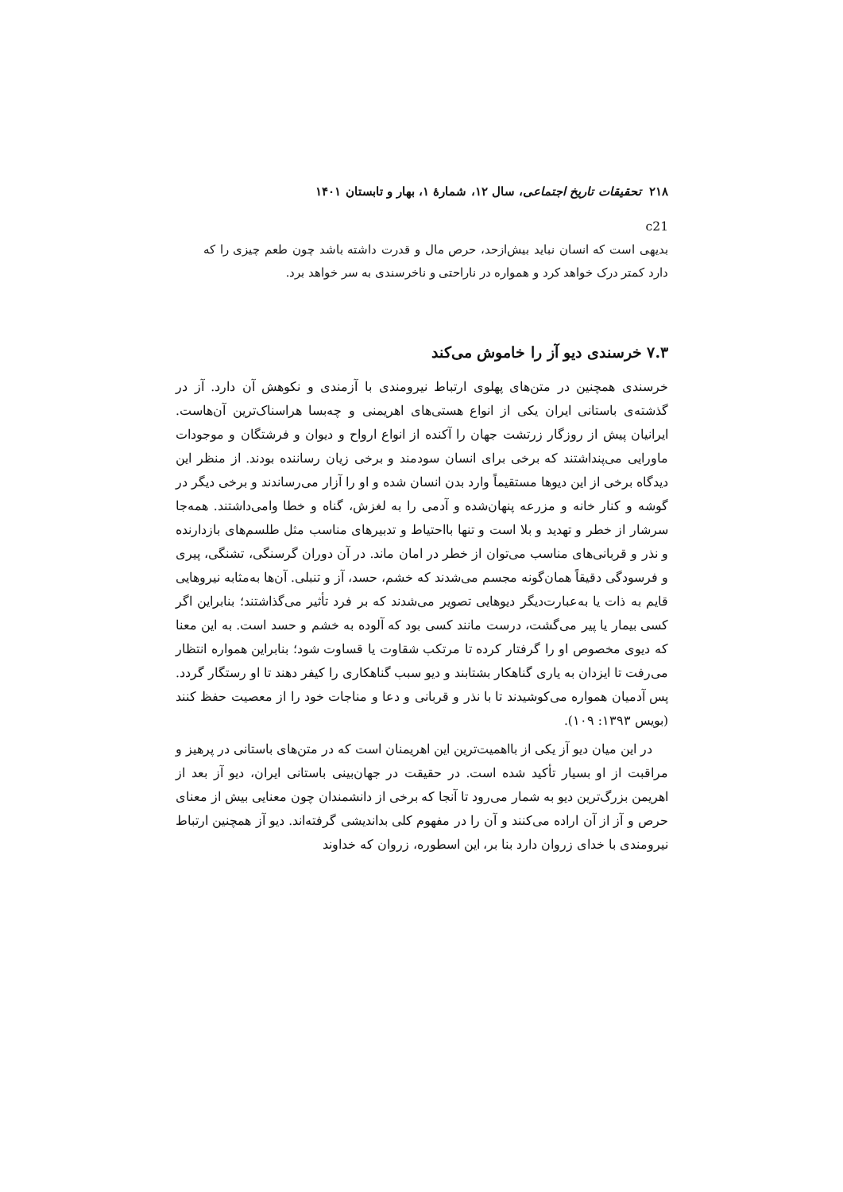۲۱۸ تحقیقات تاریخ اجتماعی، سال ۱۲، شمارهٔ ۱، بهار و تابستان ۱۴۰۱
c21
بدیهی است که انسان نباید بیش‌ازحد، حرص مال و قدرت داشته باشد چون طعم چیزی را که دارد کمتر درک خواهد کرد و همواره در ناراحتی و ناخرسندی به سر خواهد برد.
۷.۳ خرسندی دیو آز را خاموش می‌کند
خرسندی همچنین در متن‌های پهلوی ارتباط نیرومندی با آزمندی و نکوهش آن دارد. آز در گذشته‌ی باستانی ایران یکی از انواع هستی‌های اهریمنی و چه‌بسا هراسناک‌ترین آن‌هاست. ایرانیان پیش از روزگار زرتشت جهان را آکنده از انواع ارواح و دیوان و فرشتگان و موجودات ماورایی می‌پنداشتند که برخی برای انسان سودمند و برخی زیان رساننده بودند. از منظر این دیدگاه برخی از این دیوها مستقیماً وارد بدن انسان شده و او را آزار می‌رساندند و برخی دیگر در گوشه و کنار خانه و مزرعه پنهان‌شده و آدمی را به لغزش، گناه و خطا وامی‌داشتند. همه‌جا سرشار از خطر و تهدید و بلا است و تنها بااحتیاط و تدبیرهای مناسب مثل طلسم‌های بازدارنده و نذر و قربانی‌های مناسب می‌توان از خطر در امان ماند. در آن دوران گرسنگی، تشنگی، پیری و فرسودگی دقیقاً همان‌گونه مجسم می‌شدند که خشم، حسد، آز و تنبلی. آن‌ها به‌مثابه نیروهایی قایم به ذات یا به‌عبارت‌دیگر دیوهایی تصویر می‌شدند که بر فرد تأثیر می‌گذاشتند؛ بنابراین اگر کسی بیمار یا پیر می‌گشت، درست مانند کسی بود که آلوده به خشم و حسد است. به این معنا که دیوی مخصوص او را گرفتار کرده تا مرتکب شقاوت یا قساوت شود؛ بنابراین همواره انتظار می‌رفت تا ایزدان به یاری گناهکار بشتابند و دیو سبب گناهکاری را کیفر دهند تا او رستگار گردد. پس آدمیان همواره می‌کوشیدند تا با نذر و قربانی و دعا و مناجات خود را از معصیت حفظ کنند (بویس ۱۳۹۳: ۱۰۹).
در این میان دیو آز یکی از بااهمیت‌ترین این اهریمنان است که در متن‌های باستانی در پرهیز و مراقبت از او بسیار تأکید شده است. در حقیقت در جهان‌بینی باستانی ایران، دیو آز بعد از اهریمن بزرگ‌ترین دیو به شمار می‌رود تا آنجا که برخی از دانشمندان چون معنایی بیش از معنای حرص و آز از آن اراده می‌کنند و آن را در مفهوم کلی بداندیشی گرفته‌اند. دیو آز همچنین ارتباط نیرومندی با خدای زروان دارد بنا بر، این اسطوره، زروان که خداوند